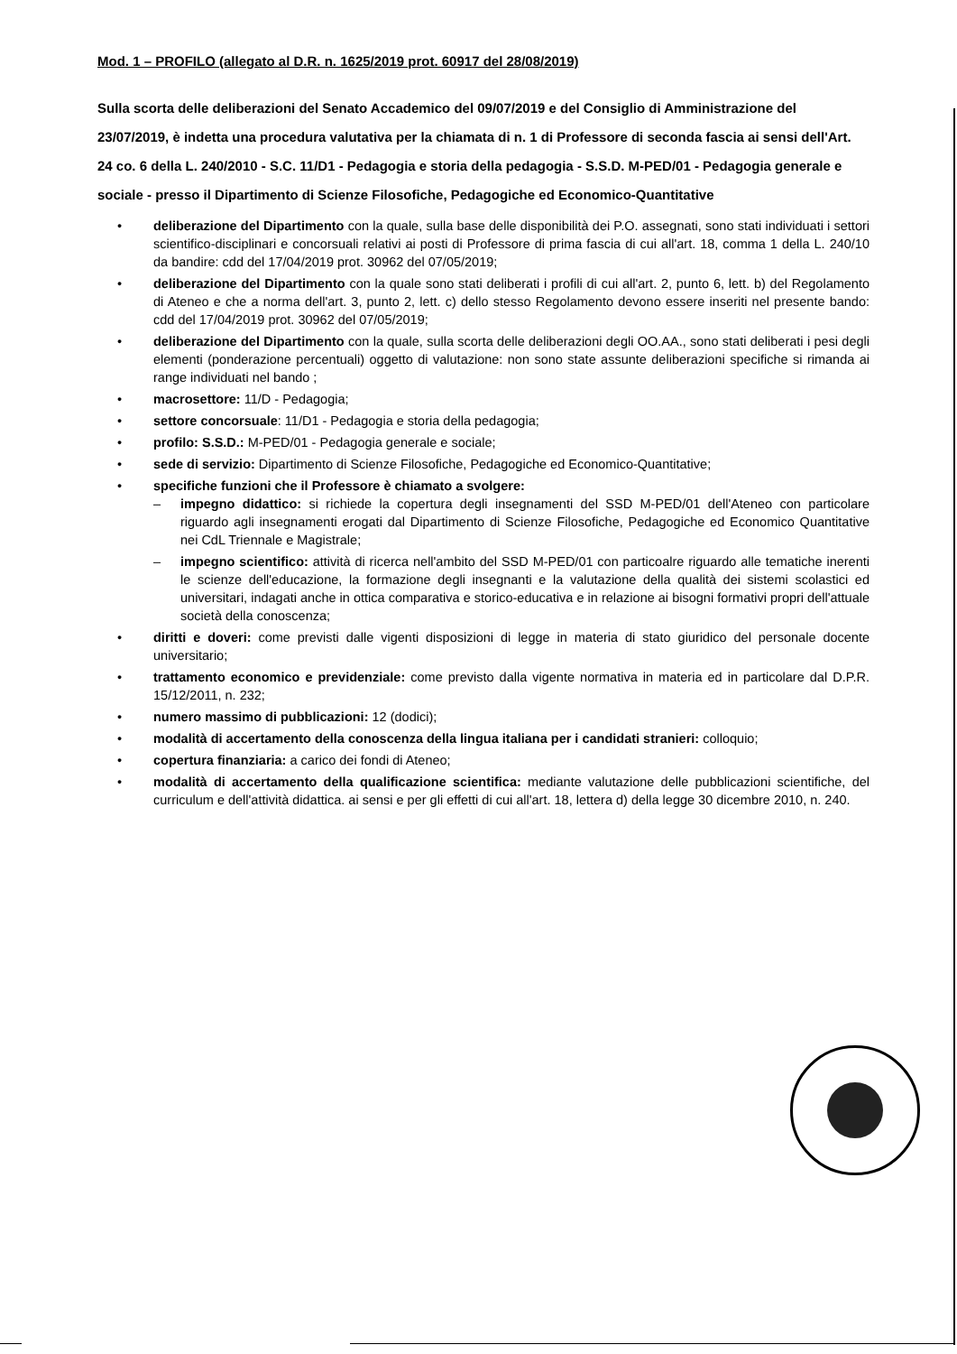Mod. 1 – PROFILO (allegato al D.R. n. 1625/2019 prot. 60917 del 28/08/2019)
Sulla scorta delle deliberazioni del Senato Accademico del 09/07/2019 e del Consiglio di Amministrazione del 23/07/2019, è indetta una procedura valutativa per la chiamata di n. 1 di Professore di seconda fascia ai sensi dell'Art. 24 co. 6 della L. 240/2010 - S.C. 11/D1 - Pedagogia e storia della pedagogia - S.S.D. M-PED/01 - Pedagogia generale e sociale - presso il Dipartimento di Scienze Filosofiche, Pedagogiche ed Economico-Quantitative
• deliberazione del Dipartimento con la quale, sulla base delle disponibilità dei P.O. assegnati, sono stati individuati i settori scientifico-disciplinari e concorsuali relativi ai posti di Professore di prima fascia di cui all'art. 18, comma 1 della L. 240/10 da bandire: cdd del 17/04/2019 prot. 30962 del 07/05/2019;
• deliberazione del Dipartimento con la quale sono stati deliberati i profili di cui all'art. 2, punto 6, lett. b) del Regolamento di Ateneo e che a norma dell'art. 3, punto 2, lett. c) dello stesso Regolamento devono essere inseriti nel presente bando: cdd del 17/04/2019 prot. 30962 del 07/05/2019;
• deliberazione del Dipartimento con la quale, sulla scorta delle deliberazioni degli OO.AA., sono stati deliberati i pesi degli elementi (ponderazione percentuali) oggetto di valutazione: non sono state assunte deliberazioni specifiche si rimanda ai range individuati nel bando ;
• macrosettore: 11/D - Pedagogia;
• settore concorsuale: 11/D1 - Pedagogia e storia della pedagogia;
• profilo: S.S.D.: M-PED/01 - Pedagogia generale e sociale;
• sede di servizio: Dipartimento di Scienze Filosofiche, Pedagogiche ed Economico-Quantitative;
• specifiche funzioni che il Professore è chiamato a svolgere:
– impegno didattico: si richiede la copertura degli insegnamenti del SSD M-PED/01 dell'Ateneo con particolare riguardo agli insegnamenti erogati dal Dipartimento di Scienze Filosofiche, Pedagogiche ed Economico Quantitative nei CdL Triennale e Magistrale;
– impegno scientifico: attività di ricerca nell'ambito del SSD M-PED/01 con particoalre riguardo alle tematiche inerenti le scienze dell'educazione, la formazione degli insegnanti e la valutazione della qualità dei sistemi scolastici ed universitari, indagati anche in ottica comparativa e storico-educativa e in relazione ai bisogni formativi propri dell'attuale società della conoscenza;
• diritti e doveri: come previsti dalle vigenti disposizioni di legge in materia di stato giuridico del personale docente universitario;
• trattamento economico e previdenziale: come previsto dalla vigente normativa in materia ed in particolare dal D.P.R. 15/12/2011, n. 232;
• numero massimo di pubblicazioni: 12 (dodici);
• modalità di accertamento della conoscenza della lingua italiana per i candidati stranieri: colloquio;
• copertura finanziaria: a carico dei fondi di Ateneo;
• modalità di accertamento della qualificazione scientifica: mediante valutazione delle pubblicazioni scientifiche, del curriculum e dell'attività didattica. ai sensi e per gli effetti di cui all'art. 18, lettera d) della legge 30 dicembre 2010, n. 240.